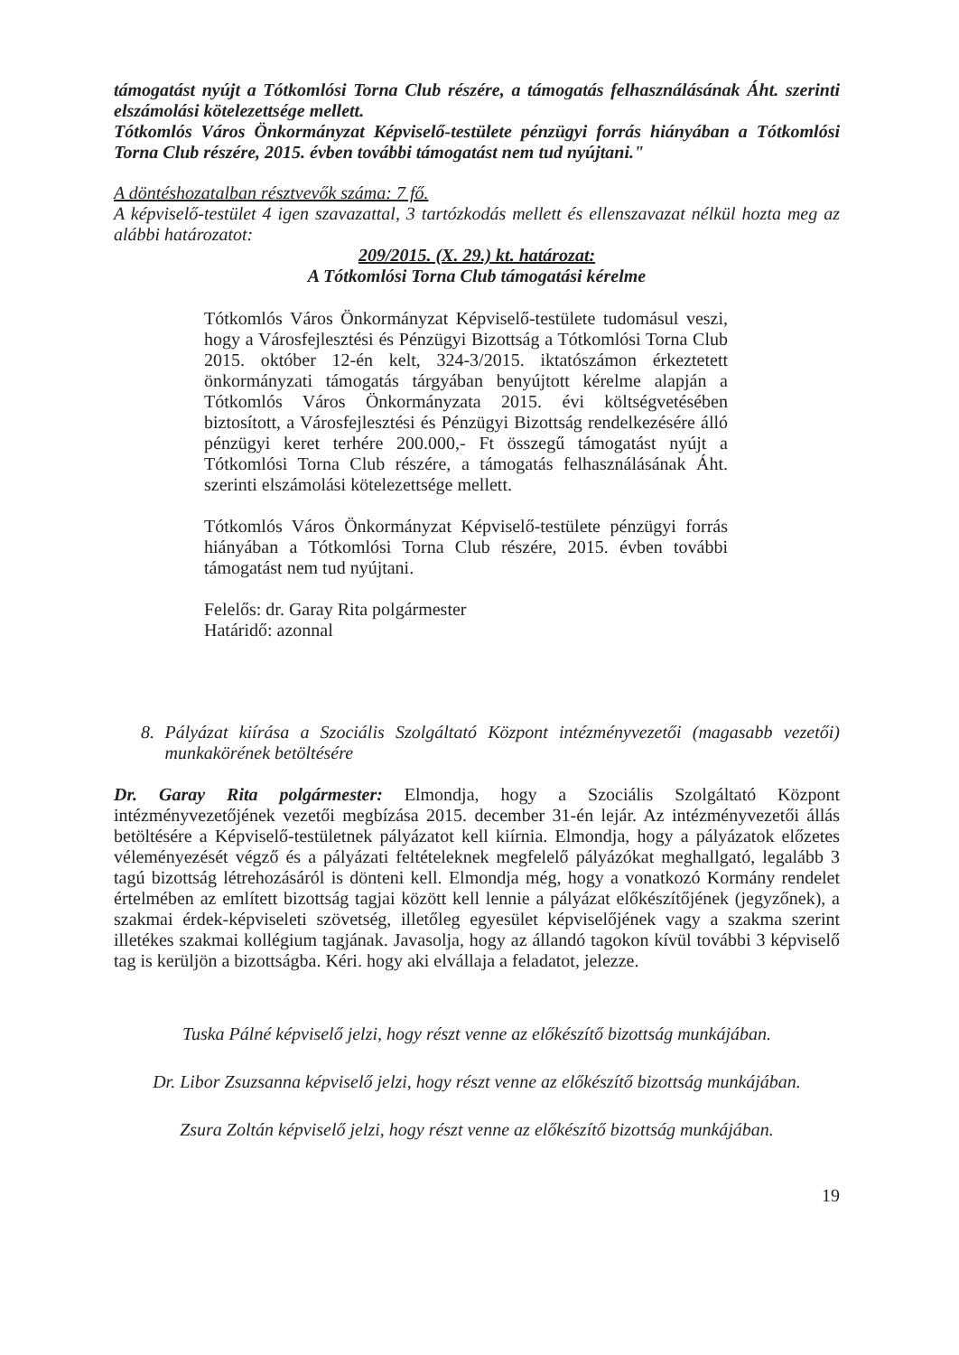támogatást nyújt a Tótkomlósi Torna Club részére, a támogatás felhasználásának Áht. szerinti elszámolási kötelezettsége mellett.
Tótkomlós Város Önkormányzat Képviselő-testülete pénzügyi forrás hiányában a Tótkomlósi Torna Club részére, 2015. évben további támogatást nem tud nyújtani."
A döntéshozatalban résztvevők száma: 7 fő.
A képviselő-testület 4 igen szavazattal, 3 tartózkodás mellett és ellenszavazat nélkül hozta meg az alábbi határozatot:
209/2015. (X. 29.) kt. határozat:
A Tótkomlósi Torna Club támogatási kérelme
Tótkomlós Város Önkormányzat Képviselő-testülete tudomásul veszi, hogy a Városfejlesztési és Pénzügyi Bizottság a Tótkomlósi Torna Club 2015. október 12-én kelt, 324-3/2015. iktatószámon érkeztetett önkormányzati támogatás tárgyában benyújtott kérelme alapján a Tótkomlós Város Önkormányzata 2015. évi költségvetésében biztosított, a Városfejlesztési és Pénzügyi Bizottság rendelkezésére álló pénzügyi keret terhére 200.000,- Ft összegű támogatást nyújt a Tótkomlósi Torna Club részére, a támogatás felhasználásának Áht. szerinti elszámolási kötelezettsége mellett.
Tótkomlós Város Önkormányzat Képviselő-testülete pénzügyi forrás hiányában a Tótkomlósi Torna Club részére, 2015. évben további támogatást nem tud nyújtani.
Felelős: dr. Garay Rita polgármester
Határidő: azonnal
8. Pályázat kiírása a Szociális Szolgáltató Központ intézményvezetői (magasabb vezetői) munkakörének betöltésére
Dr. Garay Rita polgármester: Elmondja, hogy a Szociális Szolgáltató Központ intézményvezetőjének vezetői megbízása 2015. december 31-én lejár. Az intézményvezetői állás betöltésére a Képviselő-testületnek pályázatot kell kiírnia. Elmondja, hogy a pályázatok előzetes véleményezését végző és a pályázati feltételeknek megfelelő pályázókat meghallgató, legalább 3 tagú bizottság létrehozásáról is dönteni kell. Elmondja még, hogy a vonatkozó Kormány rendelet értelmében az említett bizottság tagjai között kell lennie a pályázat előkészítőjének (jegyzőnek), a szakmai érdek-képviseleti szövetség, illetőleg egyesület képviselőjének vagy a szakma szerint illetékes szakmai kollégium tagjának. Javasolja, hogy az állandó tagokon kívül további 3 képviselő tag is kerüljön a bizottságba. Kéri. hogy aki elvállaja a feladatot, jelezze.
Tuska Pálné képviselő jelzi, hogy részt venne az előkészítő bizottság munkájában.
Dr. Libor Zsuzsanna képviselő jelzi, hogy részt venne az előkészítő bizottság munkájában.
Zsura Zoltán képviselő jelzi, hogy részt venne az előkészítő bizottság munkájában.
19